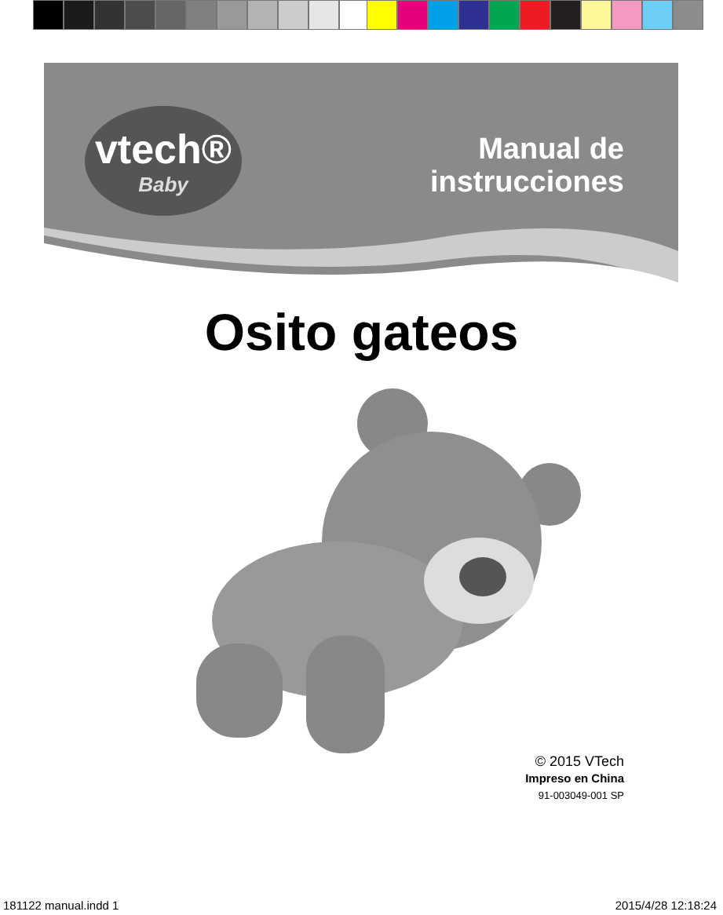vtech®
Baby
Manual de
instrucciones
Osito gateos
© 2015 VTech
Impreso en China
91-003049-001 SP
181122 manual.indd 1 2015/4/28 12:18:24